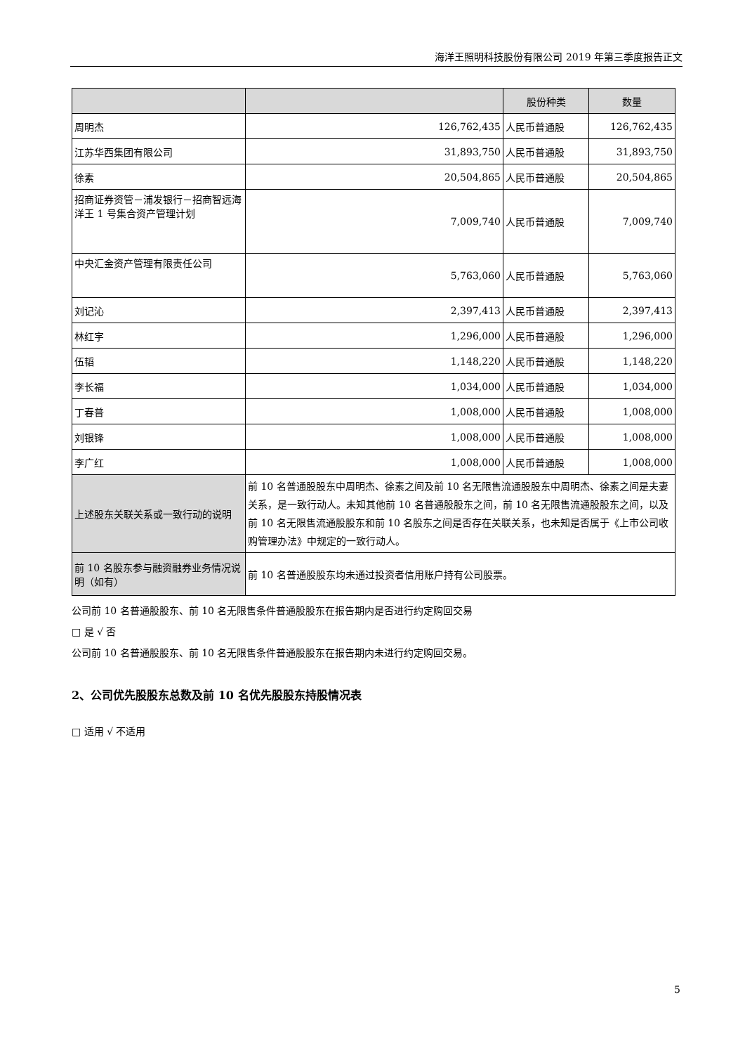海洋王照明科技股份有限公司 2019 年第三季度报告正文
| | | 股份种类 | 数量 |
| --- | --- | --- | --- |
| 周明杰 | 126,762,435 | 人民币普通股 | 126,762,435 |
| 江苏华西集团有限公司 | 31,893,750 | 人民币普通股 | 31,893,750 |
| 徐素 | 20,504,865 | 人民币普通股 | 20,504,865 |
| 招商证券资管－浦发银行－招商智远海洋王 1 号集合资产管理计划 | 7,009,740 | 人民币普通股 | 7,009,740 |
| 中央汇金资产管理有限责任公司 | 5,763,060 | 人民币普通股 | 5,763,060 |
| 刘记沁 | 2,397,413 | 人民币普通股 | 2,397,413 |
| 林红宇 | 1,296,000 | 人民币普通股 | 1,296,000 |
| 伍韬 | 1,148,220 | 人民币普通股 | 1,148,220 |
| 李长福 | 1,034,000 | 人民币普通股 | 1,034,000 |
| 丁春普 | 1,008,000 | 人民币普通股 | 1,008,000 |
| 刘银锋 | 1,008,000 | 人民币普通股 | 1,008,000 |
| 李广红 | 1,008,000 | 人民币普通股 | 1,008,000 |
| 上述股东关联关系或一致行动的说明 | 前 10 名普通股股东中周明杰、徐素之间及前 10 名无限售流通股股东中周明杰、徐素之间是夫妻关系，是一致行动人。未知其他前 10 名普通股股东之间，前 10 名无限售流通股股东之间，以及前 10 名无限售流通股股东和前 10 名股东之间是否存在关联关系，也未知是否属于《上市公司收购管理办法》中规定的一致行动人。 | | |
| 前 10 名股东参与融资融券业务情况说明（如有） | 前 10 名普通股股东均未通过投资者信用账户持有公司股票。 | | |
公司前 10 名普通股股东、前 10 名无限售条件普通股股东在报告期内是否进行约定购回交易
□ 是 √ 否
公司前 10 名普通股股东、前 10 名无限售条件普通股股东在报告期内未进行约定购回交易。
2、公司优先股股东总数及前 10 名优先股股东持股情况表
□ 适用 √ 不适用
5